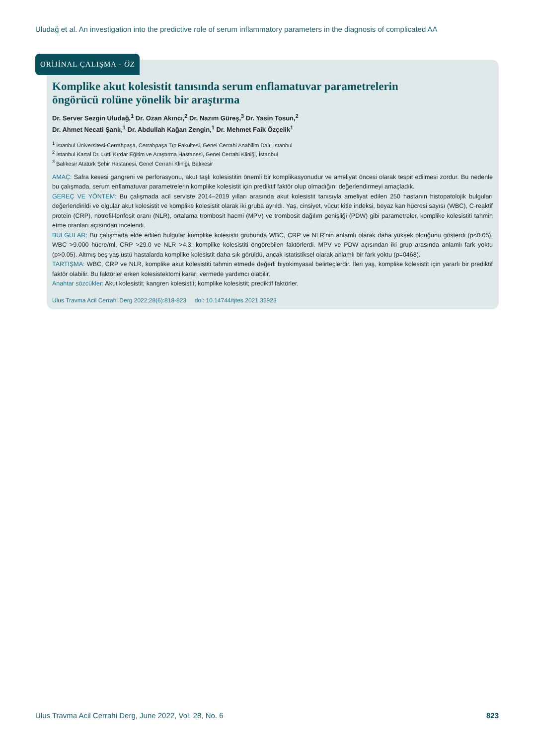Uludağ et al. An investigation into the predictive role of serum inflammatory parameters in the diagnosis of complicated AA
ORİJİNAL ÇALIŞMA - ÖZ
Komplike akut kolesistit tanısında serum enflamatuvar parametrelerin
öngörücü rolüne yönelik bir araştırma
Dr. Server Sezgin Uludağ,<sup>1</sup> Dr. Ozan Akıncı,<sup>2</sup> Dr. Nazım Güreş,<sup>3</sup> Dr. Yasin Tosun,<sup>2</sup>
Dr. Ahmet Necati Şanlı,<sup>1</sup> Dr. Abdullah Kağan Zengin,<sup>1</sup> Dr. Mehmet Faik Özçelik<sup>1</sup>
<sup>1</sup> İstanbul Üniversitesi-Cerrahpaşa, Cerrahpaşa Tıp Fakültesi, Genel Cerrahi Anabilim Dalı, İstanbul
<sup>2</sup> İstanbul Kartal Dr. Lütfi Kırdar Eğitim ve Araştırma Hastanesi, Genel Cerrahi Kliniği, İstanbul
<sup>3</sup> Balıkesir Atatürk Şehir Hastanesi, Genel Cerrahi Kliniği, Balıkesir
AMAÇ: Safra kesesi gangreni ve perforasyonu, akut taşlı kolesistitin önemli bir komplikasyonudur ve ameliyat öncesi olarak tespit edilmesi zordur. Bu nedenle bu çalışmada, serum enflamatuvar parametrelerin komplike kolesistit için prediktif faktör olup olmadığını değerlendirmeyi amaçladık.
GEREÇ VE YÖNTEM: Bu çalışmada acil serviste 2014–2019 yılları arasında akut kolesistit tanısıyla ameliyat edilen 250 hastanın histopatolojik bulguları değerlendirildi ve olgular akut kolesistit ve komplike kolesistit olarak iki gruba ayrıldı. Yaş, cinsiyet, vücut kitle indeksi, beyaz kan hücresi sayısı (WBC), C-reaktif protein (CRP), nötrofil-lenfosit oranı (NLR), ortalama trombosit hacmi (MPV) ve trombosit dağılım genişliği (PDW) gibi parametreler, komplike kolesistiti tahmin etme oranları açısından incelendi.
BULGULAR: Bu çalışmada elde edilen bulgular komplike kolesistit grubunda WBC, CRP ve NLR'nin anlamlı olarak daha yüksek olduğunu gösterdi (p<0.05). WBC >9.000 hücre/ml, CRP >29.0 ve NLR >4.3, komplike kolesistiti öngörebilen faktörlerdi. MPV ve PDW açısından iki grup arasında anlamlı fark yoktu (p>0.05). Altmış beş yaş üstü hastalarda komplike kolesistit daha sık görüldü, ancak istatistiksel olarak anlamlı bir fark yoktu (p=0468).
TARTIŞMA: WBC, CRP ve NLR, komplike akut kolesistiti tahmin etmede değerli biyokimyasal belirteçlerdir. İleri yaş, komplike kolesistit için yararlı bir prediktif faktör olabilir. Bu faktörler erken kolesistektomi kararı vermede yardımcı olabilir.
Anahtar sözcükler: Akut kolesistit; kangren kolesistit; komplike kolesistit; prediktif faktörler.
Ulus Travma Acil Cerrahi Derg 2022;28(6):818-823 doi: 10.14744/tjtes.2021.35923
Ulus Travma Acil Cerrahi Derg, June 2022, Vol. 28, No. 6 823